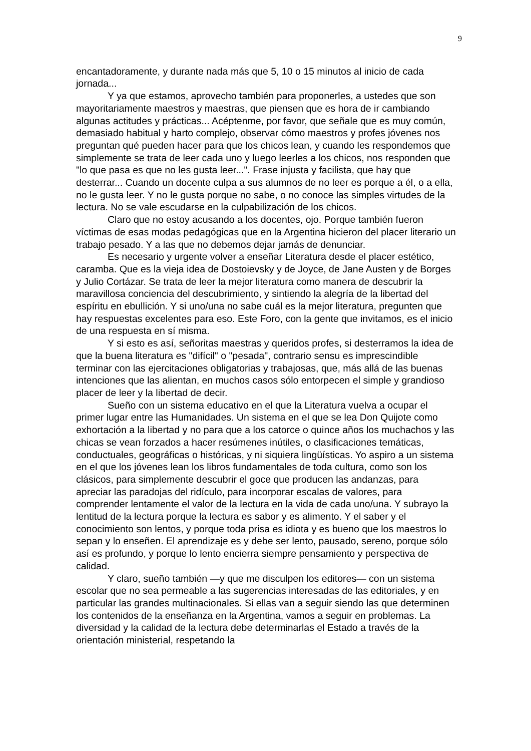9
encantadoramente, y durante nada más que 5, 10 o 15 minutos al inicio de cada jornada...
Y ya que estamos, aprovecho también para proponerles, a ustedes que son mayoritariamente maestros y maestras, que piensen que es hora de ir cambiando algunas actitudes y prácticas... Acéptenme, por favor, que señale que es muy común, demasiado habitual y harto complejo, observar cómo maestros y profes jóvenes nos preguntan qué pueden hacer para que los chicos lean, y cuando les respondemos que simplemente se trata de leer cada uno y luego leerles a los chicos, nos responden que "lo que pasa es que no les gusta leer...". Frase injusta y facilista, que hay que desterrar... Cuando un docente culpa a sus alumnos de no leer es porque a él, o a ella, no le gusta leer. Y no le gusta porque no sabe, o no conoce las simples virtudes de la lectura. No se vale escudarse en la culpabilización de los chicos.
Claro que no estoy acusando a los docentes, ojo. Porque también fueron víctimas de esas modas pedagógicas que en la Argentina hicieron del placer literario un trabajo pesado. Y a las que no debemos dejar jamás de denunciar.
Es necesario y urgente volver a enseñar Literatura desde el placer estético, caramba. Que es la vieja idea de Dostoievsky y de Joyce, de Jane Austen y de Borges y Julio Cortázar. Se trata de leer la mejor literatura como manera de descubrir la maravillosa conciencia del descubrimiento, y sintiendo la alegría de la libertad del espíritu en ebullición. Y si uno/una no sabe cuál es la mejor literatura, pregunten que hay respuestas excelentes para eso. Este Foro, con la gente que invitamos, es el inicio de una respuesta en sí misma.
Y si esto es así, señoritas maestras y queridos profes, si desterramos la idea de que la buena literatura es "difícil" o "pesada", contrario sensu es imprescindible terminar con las ejercitaciones obligatorias y trabajosas, que, más allá de las buenas intenciones que las alientan, en muchos casos sólo entorpecen el simple y grandioso placer de leer y la libertad de decir.
Sueño con un sistema educativo en el que la Literatura vuelva a ocupar el primer lugar entre las Humanidades. Un sistema en el que se lea Don Quijote como exhortación a la libertad y no para que a los catorce o quince años los muchachos y las chicas se vean forzados a hacer resúmenes inútiles, o clasificaciones temáticas, conductuales, geográficas o históricas, y ni siquiera lingüísticas. Yo aspiro a un sistema en el que los jóvenes lean los libros fundamentales de toda cultura, como son los clásicos, para simplemente descubrir el goce que producen las andanzas, para apreciar las paradojas del ridículo, para incorporar escalas de valores, para comprender lentamente el valor de la lectura en la vida de cada uno/una. Y subrayo la lentitud de la lectura porque la lectura es sabor y es alimento. Y el saber y el conocimiento son lentos, y porque toda prisa es idiota y es bueno que los maestros lo sepan y lo enseñen. El aprendizaje es y debe ser lento, pausado, sereno, porque sólo así es profundo, y porque lo lento encierra siempre pensamiento y perspectiva de calidad.
Y claro, sueño también —y que me disculpen los editores— con un sistema escolar que no sea permeable a las sugerencias interesadas de las editoriales, y en particular las grandes multinacionales. Si ellas van a seguir siendo las que determinen los contenidos de la enseñanza en la Argentina, vamos a seguir en problemas. La diversidad y la calidad de la lectura debe determinarlas el Estado a través de la orientación ministerial, respetando la